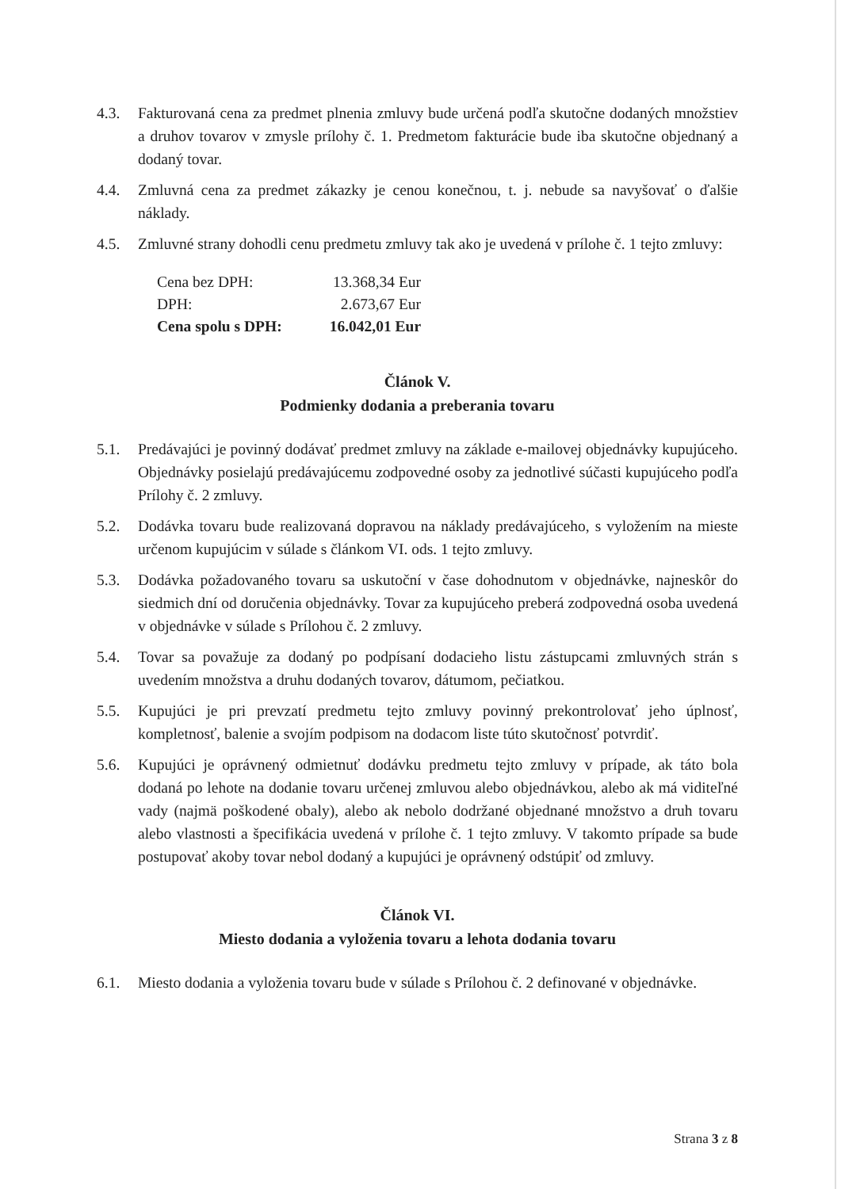4.3. Fakturovaná cena za predmet plnenia zmluvy bude určená podľa skutočne dodaných množstiev a druhov tovarov v zmysle prílohy č. 1. Predmetom fakturácie bude iba skutočne objednaný a dodaný tovar.
4.4. Zmluvná cena za predmet zákazky je cenou konečnou, t. j. nebude sa navyšovať o ďalšie náklady.
4.5. Zmluvné strany dohodli cenu predmetu zmluvy tak ako je uvedená v prílohe č. 1 tejto zmluvy:
| Cena bez DPH: | 13.368,34 Eur |
| DPH: | 2.673,67 Eur |
| Cena spolu s DPH: | 16.042,01 Eur |
Článok V.
Podmienky dodania a preberania tovaru
5.1. Predávajúci je povinný dodávať predmet zmluvy na základe e-mailovej objednávky kupujúceho. Objednávky posielajú predávajúcemu zodpovedné osoby za jednotlivé súčasti kupujúceho podľa Prílohy č. 2 zmluvy.
5.2. Dodávka tovaru bude realizovaná dopravou na náklady predávajúceho, s vyložením na mieste určenom kupujúcim v súlade s článkom VI. ods. 1 tejto zmluvy.
5.3. Dodávka požadovaného tovaru sa uskutoční v čase dohodnutom v objednávke, najneskôr do siedmich dní od doručenia objednávky. Tovar za kupujúceho preberá zodpovedná osoba uvedená v objednávke v súlade s Prílohou č. 2 zmluvy.
5.4. Tovar sa považuje za dodaný po podpísaní dodacieho listu zástupcami zmluvných strán s uvedením množstva a druhu dodaných tovarov, dátumom, pečiatkou.
5.5. Kupujúci je pri prevzatí predmetu tejto zmluvy povinný prekontrolovať jeho úplnosť, kompletnosť, balenie a svojím podpisom na dodacom liste túto skutočnosť potvrdiť.
5.6. Kupujúci je oprávnený odmietnuť dodávku predmetu tejto zmluvy v prípade, ak táto bola dodaná po lehote na dodanie tovaru určenej zmluvou alebo objednávkou, alebo ak má viditeľné vady (najmä poškodené obaly), alebo ak nebolo dodržané objednané množstvo a druh tovaru alebo vlastnosti a špecifikácia uvedená v prílohe č. 1 tejto zmluvy. V takomto prípade sa bude postupovať akoby tovar nebol dodaný a kupujúci je oprávnený odstúpiť od zmluvy.
Článok VI.
Miesto dodania a vyloženia tovaru a lehota dodania tovaru
6.1. Miesto dodania a vyloženia tovaru bude v súlade s Prílohou č. 2 definované v objednávke.
Strana 3 z 8